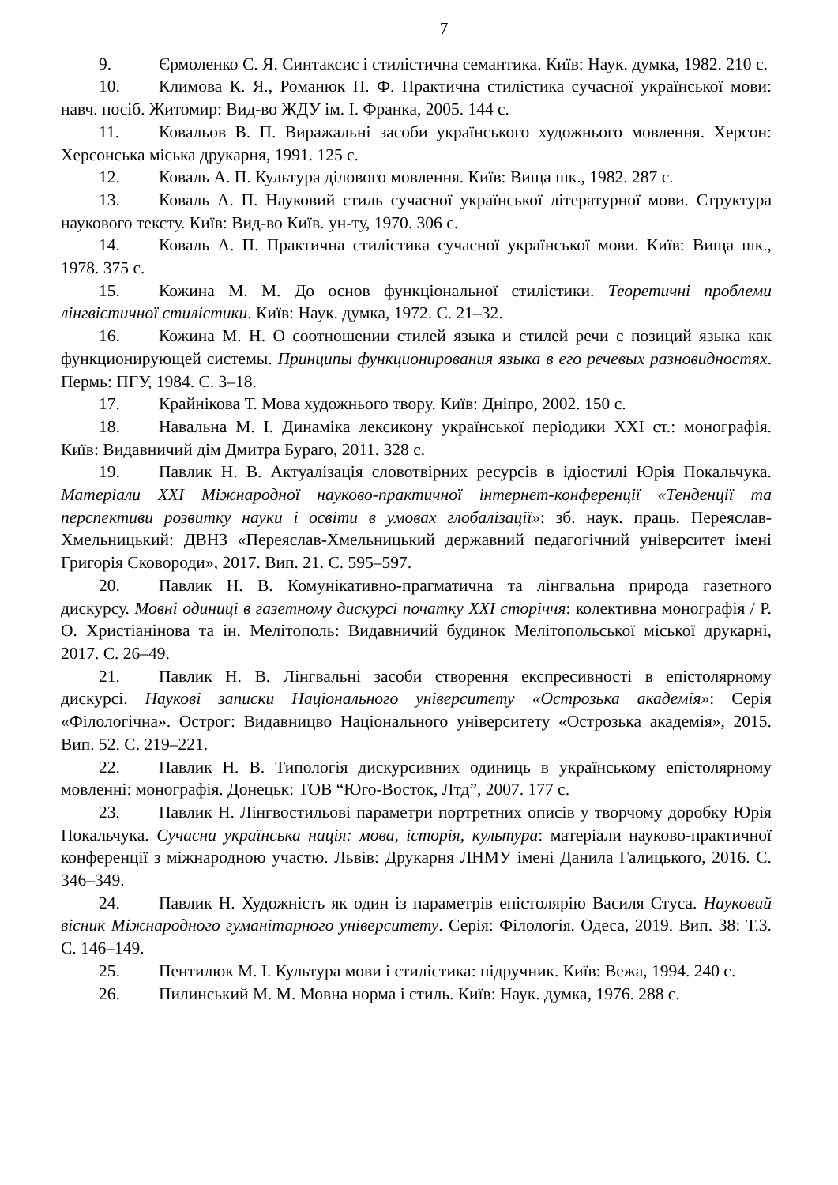7
9. Єрмоленко С. Я. Синтаксис і стилістична семантика. Київ: Наук. думка, 1982. 210 с.
10. Климова К. Я., Романюк П. Ф. Практична стилістика сучасної української мови: навч. посіб. Житомир: Вид-во ЖДУ ім. І. Франка, 2005. 144 с.
11. Ковальов В. П. Виражальні засоби українського художнього мовлення. Херсон: Херсонська міська друкарня, 1991. 125 с.
12. Коваль А. П. Культура ділового мовлення. Київ: Вища шк., 1982. 287 с.
13. Коваль А. П. Науковий стиль сучасної української літературної мови. Структура наукового тексту. Київ: Вид-во Київ. ун-ту, 1970. 306 с.
14. Коваль А. П. Практична стилістика сучасної української мови. Київ: Вища шк., 1978. 375 с.
15. Кожина М. М. До основ функціональної стилістики. Теоретичні проблеми лінгвістичної стилістики. Київ: Наук. думка, 1972. С. 21–32.
16. Кожина М. Н. О соотношении стилей языка и стилей речи с позиций языка как функционирующей системы. Принципы функционирования языка в его речевых разновидностях. Пермь: ПГУ, 1984. С. 3–18.
17. Крайнікова Т. Мова художнього твору. Київ: Дніпро, 2002. 150 с.
18. Навальна М. І. Динаміка лексикону української періодики XXI ст.: монографія. Київ: Видавничий дім Дмитра Бураго, 2011. 328 с.
19. Павлик Н. В. Актуалізація словотвірних ресурсів в ідіостилі Юрія Покальчука. Матеріали XXI Міжнародної науково-практичної інтернет-конференції «Тенденції та перспективи розвитку науки і освіти в умовах глобалізації»: зб. наук. праць. Переяслав-Хмельницький: ДВНЗ «Переяслав-Хмельницький державний педагогічний університет імені Григорія Сковороди», 2017. Вип. 21. С. 595–597.
20. Павлик Н. В. Комунікативно-прагматична та лінгвальна природа газетного дискурсу. Мовні одиниці в газетному дискурсі початку XXI сторіччя: колективна монографія / Р. О. Христіанінова та ін. Мелітополь: Видавничий будинок Мелітопольської міської друкарні, 2017. С. 26–49.
21. Павлик Н. В. Лінгвальні засоби створення експресивності в епістолярному дискурсі. Наукові записки Національного університету «Острозька академія»: Серія «Філологічна». Острог: Видавницво Національного університету «Острозька академія», 2015. Вип. 52. С. 219–221.
22. Павлик Н. В. Типологія дискурсивних одиниць в українському епістолярному мовленні: монографія. Донецьк: ТОВ “Юго-Восток, Лтд”, 2007. 177 с.
23. Павлик Н. Лінгвостильові параметри портретних описів у творчому доробку Юрія Покальчука. Сучасна українська нація: мова, історія, культура: матеріали науково-практичної конференції з міжнародною участю. Львів: Друкарня ЛНМУ імені Данила Галицького, 2016. С. 346–349.
24. Павлик Н. Художність як один із параметрів епістолярію Василя Стуса. Науковий вісник Міжнародного гуманітарного університету. Серія: Філологія. Одеса, 2019. Вип. 38: Т.3. С. 146–149.
25. Пентилюк М. І. Культура мови і стилістика: підручник. Київ: Вежа, 1994. 240 с.
26. Пилинський М. М. Мовна норма і стиль. Київ: Наук. думка, 1976. 288 с.